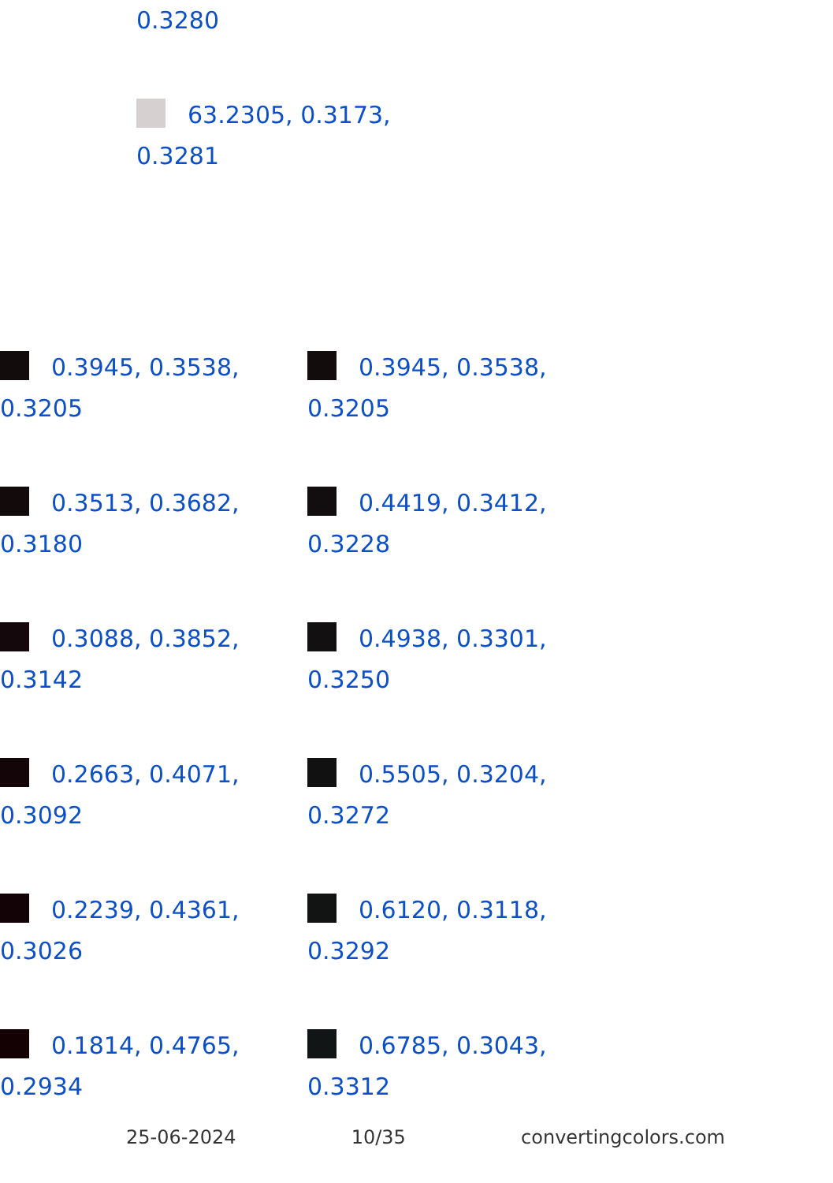0.3280
63.2305, 0.3173, 0.3281
0.3945, 0.3538, 0.3205
0.3945, 0.3538, 0.3205
0.3513, 0.3682, 0.3180
0.4419, 0.3412, 0.3228
0.3088, 0.3852, 0.3142
0.4938, 0.3301, 0.3250
0.2663, 0.4071, 0.3092
0.5505, 0.3204, 0.3272
0.2239, 0.4361, 0.3026
0.6120, 0.3118, 0.3292
0.1814, 0.4765, 0.2934
0.6785, 0.3043, 0.3312
25-06-2024 10/35 convertingcolors.com